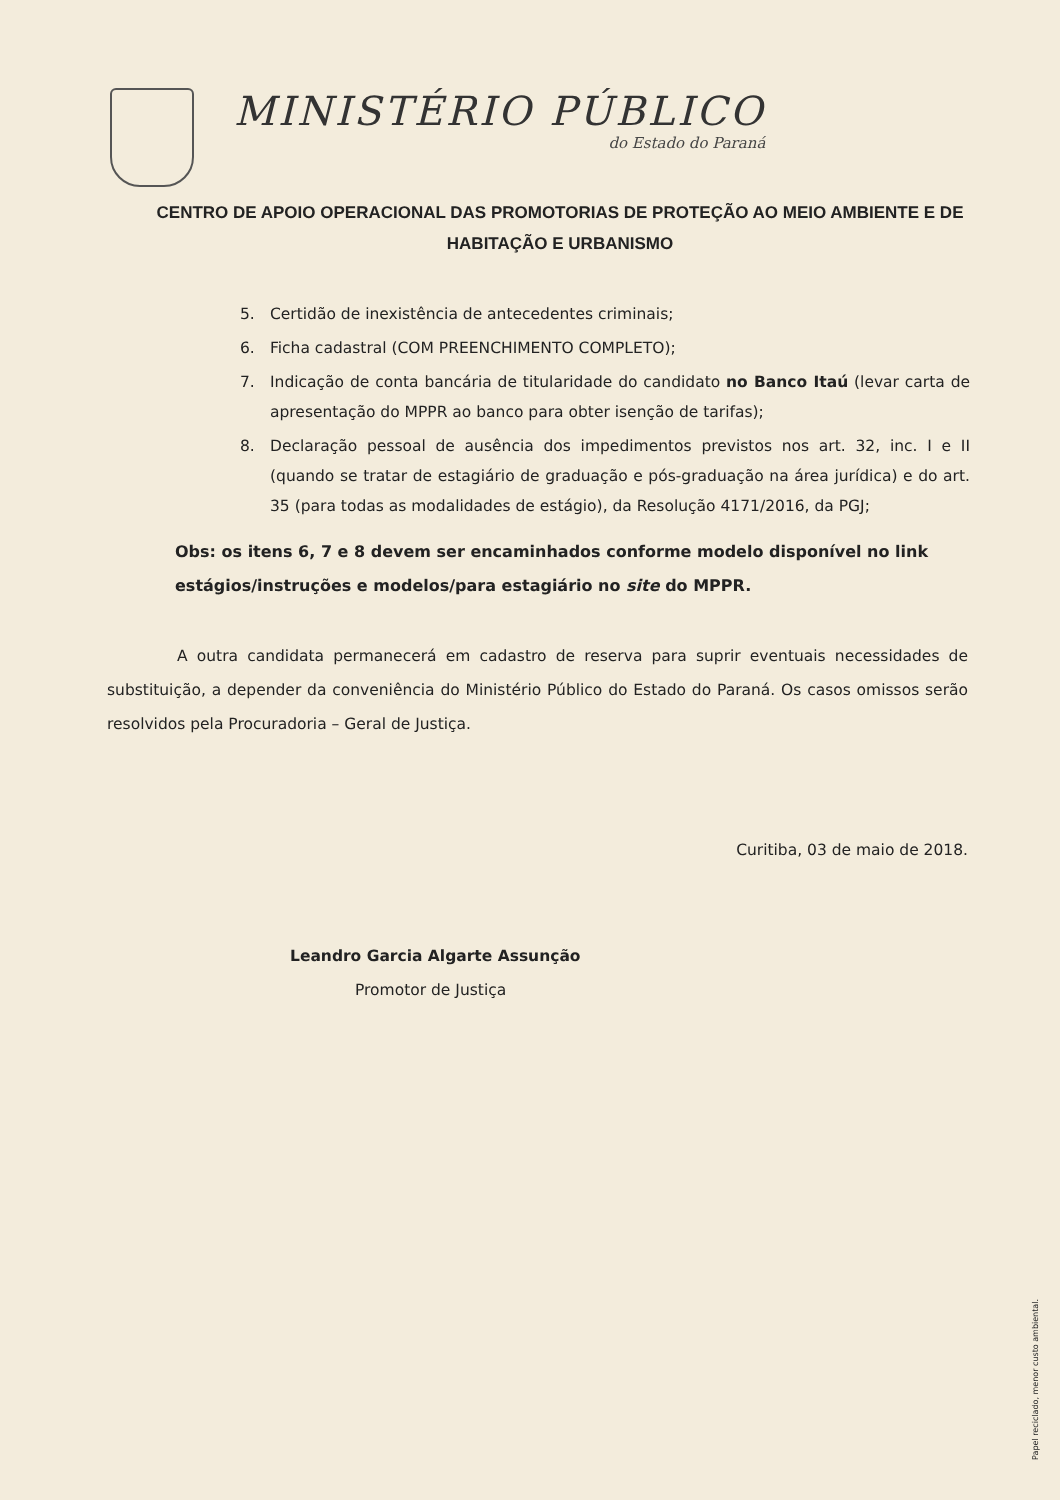MINISTÉRIO PÚBLICO
do Estado do Paraná
CENTRO DE APOIO OPERACIONAL DAS PROMOTORIAS DE PROTEÇÃO AO MEIO AMBIENTE E DE HABITAÇÃO E URBANISMO
5. Certidão de inexistência de antecedentes criminais;
6. Ficha cadastral (COM PREENCHIMENTO COMPLETO);
7. Indicação de conta bancária de titularidade do candidato no Banco Itaú (levar carta de apresentação do MPPR ao banco para obter isenção de tarifas);
8. Declaração pessoal de ausência dos impedimentos previstos nos art. 32, inc. I e II (quando se tratar de estagiário de graduação e pós-graduação na área jurídica) e do art. 35 (para todas as modalidades de estágio), da Resolução 4171/2016, da PGJ;
Obs: os itens 6, 7 e 8 devem ser encaminhados conforme modelo disponível no link estágios/instruções e modelos/para estagiário no site do MPPR.
A outra candidata permanecerá em cadastro de reserva para suprir eventuais necessidades de substituição, a depender da conveniência do Ministério Público do Estado do Paraná. Os casos omissos serão resolvidos pela Procuradoria – Geral de Justiça.
Curitiba, 03 de maio de 2018.
Leandro Garcia Algarte Assunção
Promotor de Justiça
Papel reciclado, menor custo ambiental.